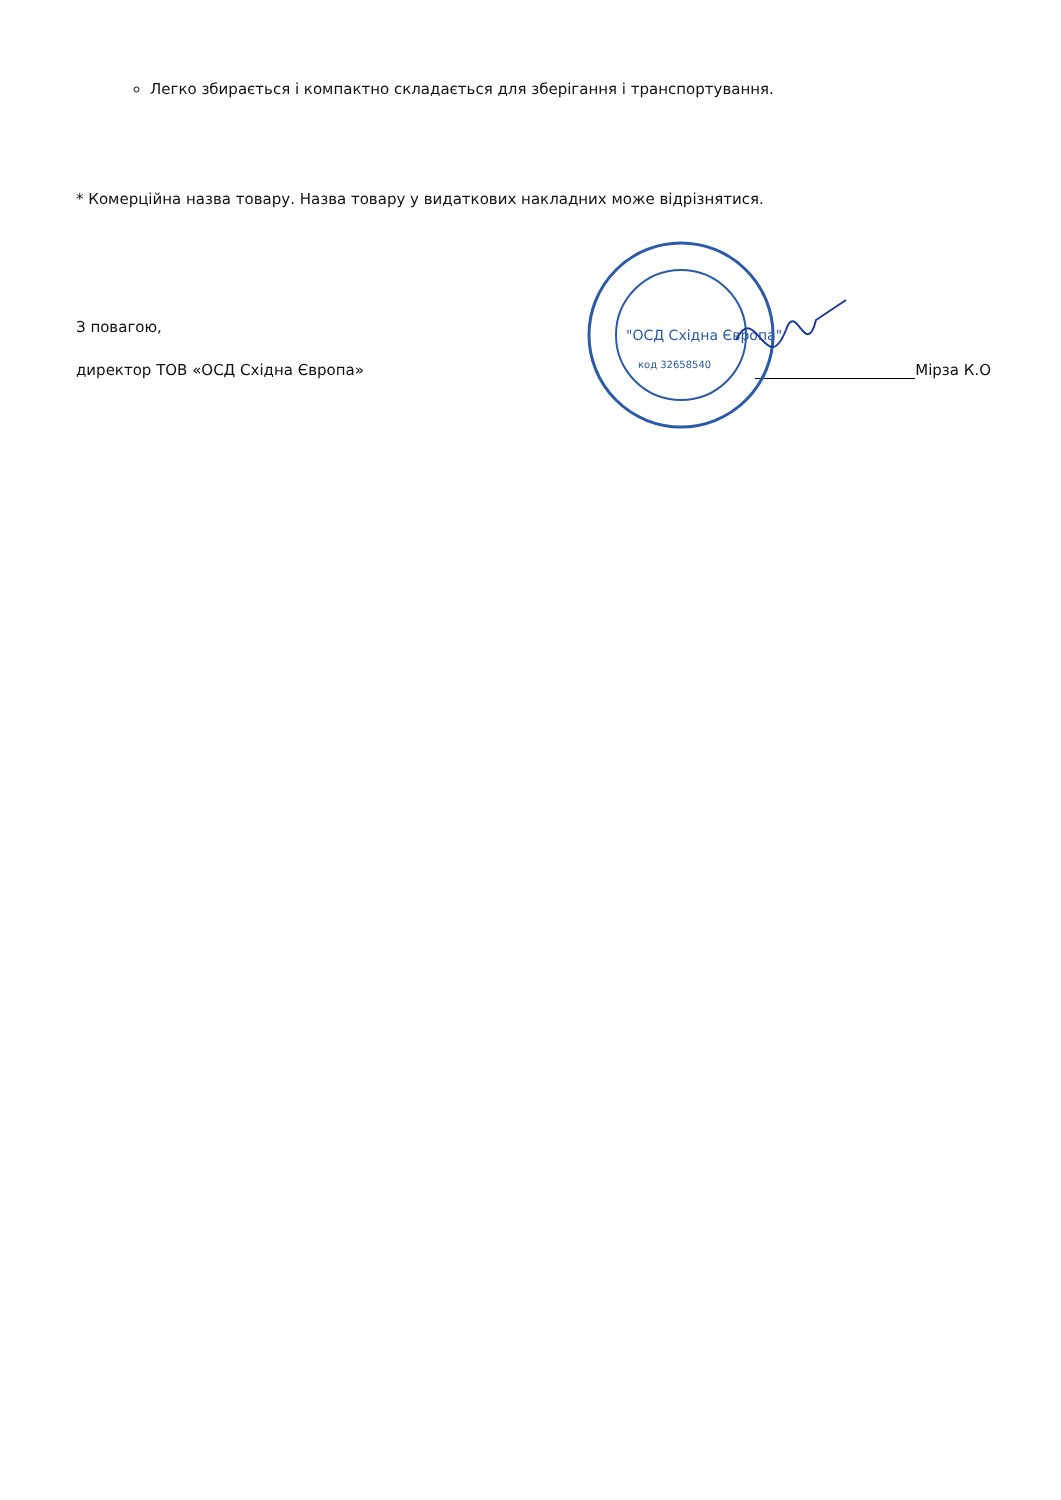Легко збирається і компактно складається для зберігання і транспортування.
* Комерційна назва товару. Назва товару у видаткових накладних може відрізнятися.
З повагою,
директор ТОВ «ОСД Східна Європа»
"ОСД Східна Європа"
код 32658540
Мірза К.О